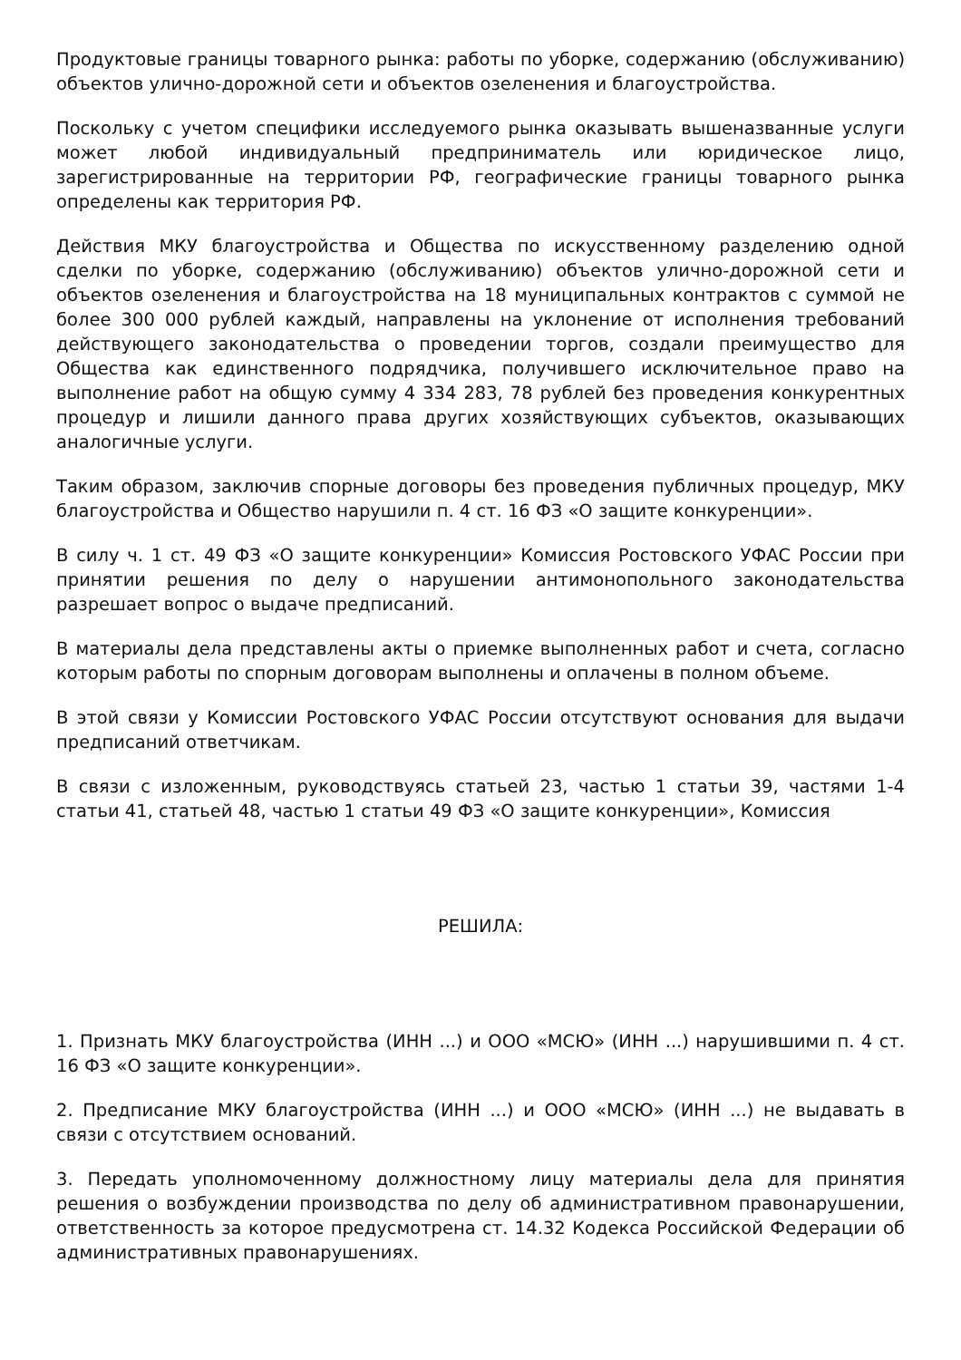Продуктовые границы товарного рынка: работы по уборке, содержанию (обслуживанию) объектов улично-дорожной сети и объектов озеленения и благоустройства.
Поскольку с учетом специфики исследуемого рынка оказывать вышеназванные услуги может любой индивидуальный предприниматель или юридическое лицо, зарегистрированные на территории РФ, географические границы товарного рынка определены как территория РФ.
Действия МКУ благоустройства и Общества по искусственному разделению одной сделки по уборке, содержанию (обслуживанию) объектов улично-дорожной сети и объектов озеленения и благоустройства на 18 муниципальных контрактов с суммой не более 300 000 рублей каждый, направлены на уклонение от исполнения требований действующего законодательства о проведении торгов, создали преимущество для Общества как единственного подрядчика, получившего исключительное право на выполнение работ на общую сумму 4 334 283, 78 рублей без проведения конкурентных процедур и лишили данного права других хозяйствующих субъектов, оказывающих аналогичные услуги.
Таким образом, заключив спорные договоры без проведения публичных процедур, МКУ благоустройства и Общество нарушили п. 4 ст. 16 ФЗ «О защите конкуренции».
В силу ч. 1 ст. 49 ФЗ «О защите конкуренции» Комиссия Ростовского УФАС России при принятии решения по делу о нарушении антимонопольного законодательства разрешает вопрос о выдаче предписаний.
В материалы дела представлены акты о приемке выполненных работ и счета, согласно которым работы по спорным договорам выполнены и оплачены в полном объеме.
В этой связи у Комиссии Ростовского УФАС России отсутствуют основания для выдачи предписаний ответчикам.
В связи с изложенным, руководствуясь статьей 23, частью 1 статьи 39, частями 1-4 статьи 41, статьей 48, частью 1 статьи 49 ФЗ «О защите конкуренции», Комиссия
РЕШИЛА:
1. Признать МКУ благоустройства (ИНН ...) и ООО «МСЮ» (ИНН ...) нарушившими п. 4 ст. 16 ФЗ «О защите конкуренции».
2. Предписание МКУ благоустройства (ИНН ...) и ООО «МСЮ» (ИНН ...) не выдавать в связи с отсутствием оснований.
3. Передать уполномоченному должностному лицу материалы дела для принятия решения о возбуждении производства по делу об административном правонарушении, ответственность за которое предусмотрена ст. 14.32 Кодекса Российской Федерации об административных правонарушениях.